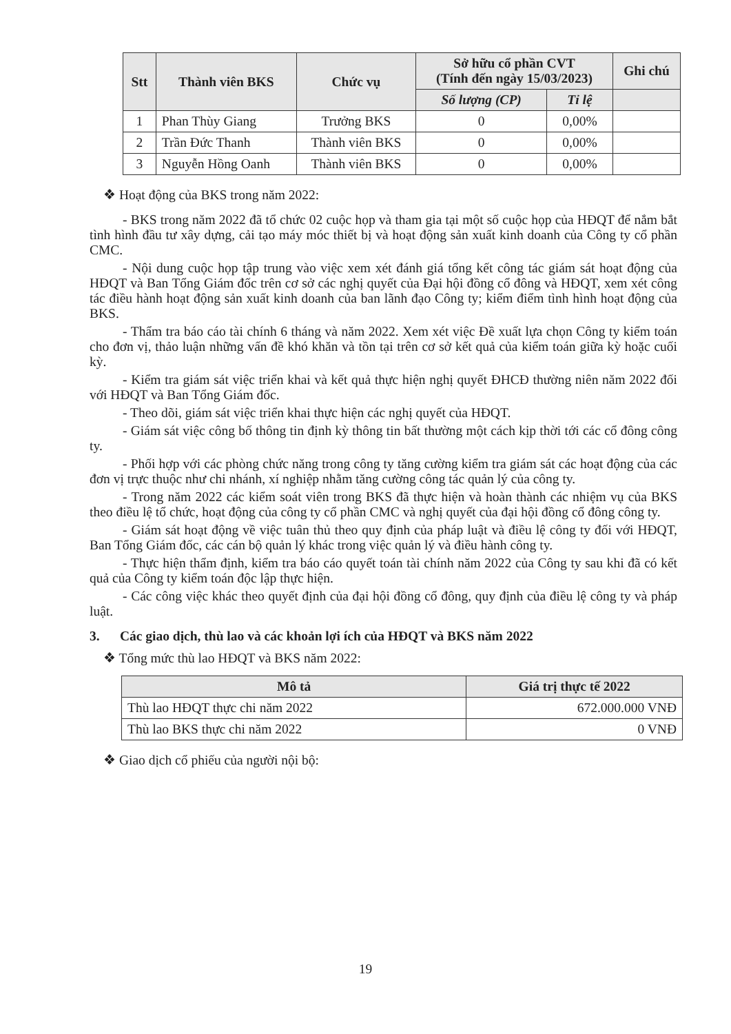| Stt | Thành viên BKS | Chức vụ | Sở hữu cổ phần CVT (Tính đến ngày 15/03/2023) | | Ghi chú |
| --- | --- | --- | --- | --- | --- |
| | | | Số lượng (CP) | Tỉ lệ | |
| 1 | Phan Thùy Giang | Trưởng BKS | 0 | 0,00% | |
| 2 | Trần Đức Thanh | Thành viên BKS | 0 | 0,00% | |
| 3 | Nguyễn Hồng Oanh | Thành viên BKS | 0 | 0,00% | |
❖ Hoạt động của BKS trong năm 2022:
- BKS trong năm 2022 đã tổ chức 02 cuộc họp và tham gia tại một số cuộc họp của HĐQT để nắm bắt tình hình đầu tư xây dựng, cải tạo máy móc thiết bị và hoạt động sản xuất kinh doanh của Công ty cổ phần CMC.
- Nội dung cuộc họp tập trung vào việc xem xét đánh giá tổng kết công tác giám sát hoạt động của HĐQT và Ban Tổng Giám đốc trên cơ sở các nghị quyết của Đại hội đồng cổ đông và HĐQT, xem xét công tác điều hành hoạt động sản xuất kinh doanh của ban lãnh đạo Công ty; kiểm điểm tình hình hoạt động của BKS.
- Thẩm tra báo cáo tài chính 6 tháng và năm 2022. Xem xét việc Đề xuất lựa chọn Công ty kiểm toán cho đơn vị, thảo luận những vấn đề khó khăn và tồn tại trên cơ sở kết quả của kiểm toán giữa kỳ hoặc cuối kỳ.
- Kiểm tra giám sát việc triển khai và kết quả thực hiện nghị quyết ĐHCĐ thường niên năm 2022 đối với HĐQT và Ban Tổng Giám đốc.
- Theo dõi, giám sát việc triển khai thực hiện các nghị quyết của HĐQT.
- Giám sát việc công bố thông tin định kỳ thông tin bất thường một cách kịp thời tới các cổ đông công ty.
- Phối hợp với các phòng chức năng trong công ty tăng cường kiểm tra giám sát các hoạt động của các đơn vị trực thuộc như chi nhánh, xí nghiệp nhằm tăng cường công tác quản lý của công ty.
- Trong năm 2022 các kiểm soát viên trong BKS đã thực hiện và hoàn thành các nhiệm vụ của BKS theo điều lệ tổ chức, hoạt động của công ty cổ phần CMC và nghị quyết của đại hội đồng cổ đông công ty.
- Giám sát hoạt động về việc tuân thủ theo quy định của pháp luật và điều lệ công ty đối với HĐQT, Ban Tổng Giám đốc, các cán bộ quản lý khác trong việc quản lý và điều hành công ty.
- Thực hiện thẩm định, kiểm tra báo cáo quyết toán tài chính năm 2022 của Công ty sau khi đã có kết quả của Công ty kiểm toán độc lập thực hiện.
- Các công việc khác theo quyết định của đại hội đồng cổ đông, quy định của điều lệ công ty và pháp luật.
3. Các giao dịch, thù lao và các khoản lợi ích của HĐQT và BKS năm 2022
❖ Tổng mức thù lao HĐQT và BKS năm 2022:
| Mô tả | Giá trị thực tế 2022 |
| --- | --- |
| Thù lao HĐQT thực chi năm 2022 | 672.000.000 VNĐ |
| Thù lao BKS thực chi năm 2022 | 0 VNĐ |
❖ Giao dịch cổ phiếu của người nội bộ:
19